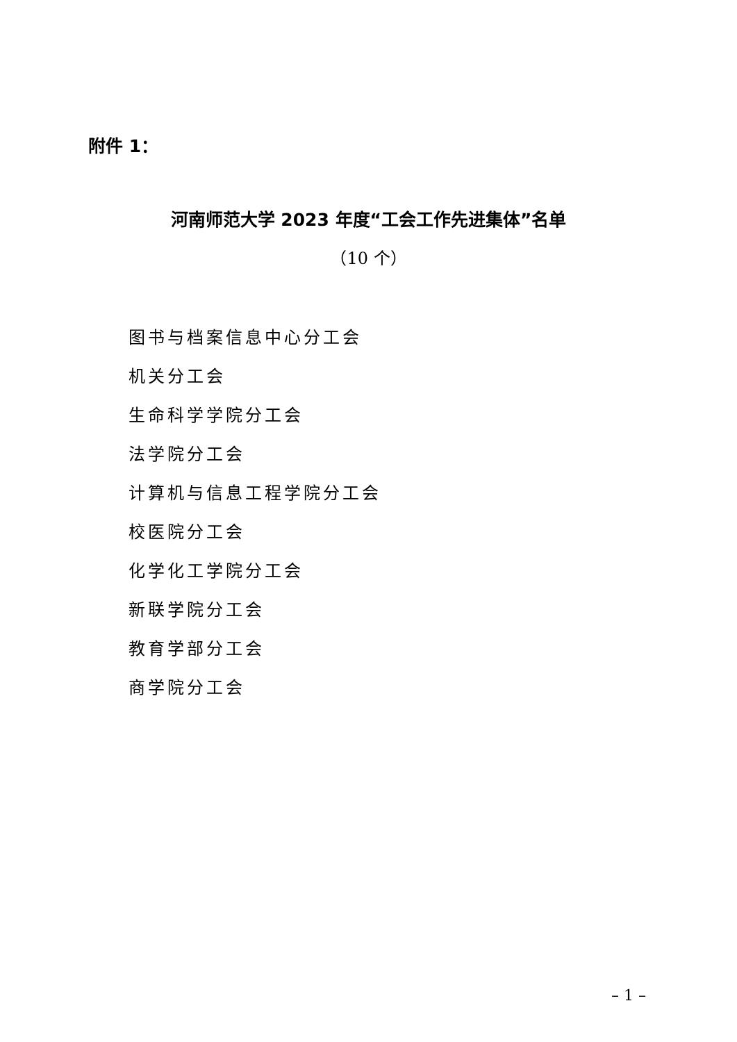附件 1：
河南师范大学 2023 年度“工会工作先进集体”名单
（10 个）
图书与档案信息中心分工会
机关分工会
生命科学学院分工会
法学院分工会
计算机与信息工程学院分工会
校医院分工会
化学化工学院分工会
新联学院分工会
教育学部分工会
商学院分工会
– 1 –